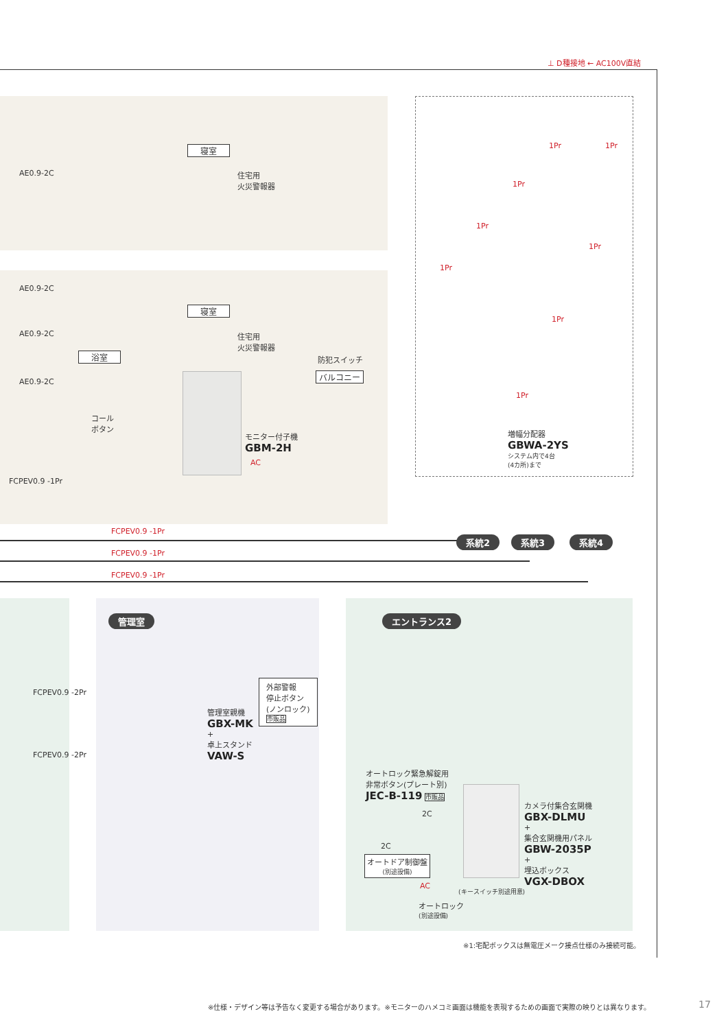⊥ D種接地 ← AC100V直結
寝室
AE0.9-2C
住宅用
火災警報器
AE0.9-2C
寝室
AE0.9-2C
住宅用
火災警報器
防犯スイッチ
バルコニー
浴室
AE0.9-2C
コール
ボタン
モニター付子機
GBM-2H
AC
FCPEV0.9 -1Pr
FCPEV0.9 -1Pr
FCPEV0.9 -1Pr
FCPEV0.9 -1Pr
系統2 系統3 系統4
1Pr 1Pr
1Pr
1Pr
1Pr
1Pr
1Pr
1Pr
増幅分配器
GBWA-2YS
システム内で4台
(4カ所)まで
管理室 エントランス2
FCPEV0.9 -2Pr
管理室親機
GBX-MK
+
卓上スタンド
VAW-S
外部警報
停止ボタン
(ノンロック)
市販品
FCPEV0.9 -2Pr
オートロック緊急解錠用
非常ボタン(プレート別)
JEC-B-119 市販品
2C
2C
オートドア制御盤
(別途設備)
AC
オートロック
(別途設備)
(キースイッチ別途用意)
カメラ付集合玄関機
GBX-DLMU
+
集合玄関機用パネル
GBW-2035P
+
埋込ボックス
VGX-DBOX
※1:宅配ボックスは無電圧メーク接点仕様のみ接続可能。
※仕様・デザイン等は予告なく変更する場合があります。※モニターのハメコミ画面は機能を表現するための画面で実際の映りとは異なります。
17